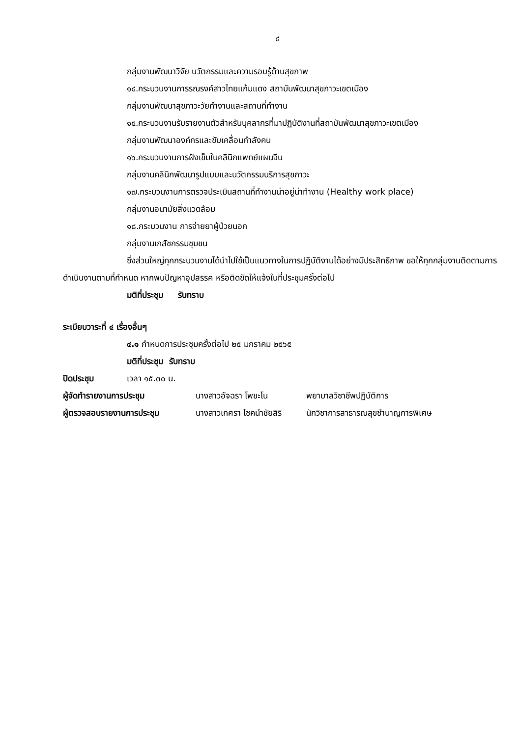๔
กลุ่มงานพัฒนาวิจัย นวัตกรรมและความรอบรู้ด้านสุขภาพ
๑๔.กระบวนงานการรณรงค์สาวไทยแก้มแดง สถาบันพัฒนาสุขภาวะเขตเมือง
กลุ่มงานพัฒนาสุขภาวะวัยทำงานและสถานที่ทำงาน
๑๕.กระบวนงานรับรายงานตัวสำหรับบุคลากรที่มาปฏิบัติงานที่สถาบันพัฒนาสุขภาวะเขตเมือง
กลุ่มงานพัฒนาองค์กรและขับเคลื่อนกำลังคน
๑๖.กระบวนงานการฝังเข็มในคลินิกแพทย์แผนจีน
กลุ่มงานคลินิกพัฒนารูปแบบและนวัตกรรมบริการสุขภาวะ
๑๗.กระบวนงานการตรวจประเมินสถานที่ทำงานน่าอยู่น่าทำงาน (Healthy work place)
กลุ่มงานอนามัยสิ่งแวดล้อม
๑๘.กระบวนงาน การจ่ายยาผู้ป่วยนอก
กลุ่มงานเภสัชกรรมชุมชน
ซึ่งส่วนใหญ่ทุกกระบวนงานได้นำไปใช้เป็นแนวทางในการปฏิบัติงานได้อย่างมีประสิทธิภาพ ขอให้ทุกกลุ่มงานติดตามการดำเนินงานตามที่กำหนด หากพบปัญหาอุปสรรค หรือติดขัดให้แจ้งในที่ประชุมครั้งต่อไป
มติที่ประชุม รับทราบ
ระเบียบวาระที่ ๔ เรื่องอื่นๆ
๔.๑ กำหนดการประชุมครั้งต่อไป ๒๕ มกราคม ๒๕๖๕
มติที่ประชุม รับทราบ
| ปิดประชุม | เวลา ๑๕.๓๐ น. |
| ผู้จัดทำรายงานการประชุม | นางสาวอัจฉรา โพชะโน | พยาบาลวิชาชีพปฏิบัติการ |
| ผู้ตรวจสอบรายงานการประชุม | นางสาวเกศรา โชคนำชัยสิริ | นักวิชาการสาธารณสุขชำนาญการพิเศษ |